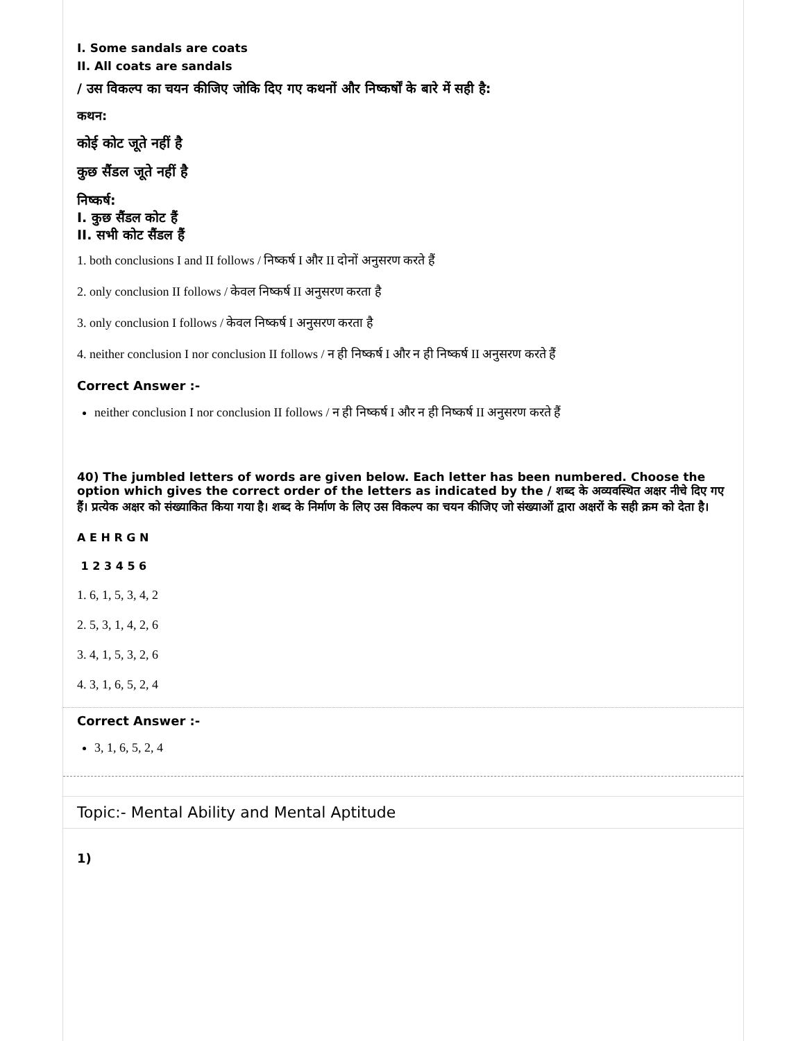I. Some sandals are coats
II. All coats are sandals
/ उस विकल्प का चयन कीजिए जोकि दिए गए कथनों और निष्कर्षों के बारे में सही है:
कथन:
कोई कोट जूते नहीं है
कुछ सैंडल जूते नहीं है
निष्कर्ष:
I. कुछ सैंडल कोट हैं
II. सभी कोट सैंडल हैं
1. both conclusions I and II follows / निष्कर्ष I और II दोनों अनुसरण करते हैं
2. only conclusion II follows / केवल निष्कर्ष II अनुसरण करता है
3. only conclusion I follows / केवल निष्कर्ष I अनुसरण करता है
4. neither conclusion I nor conclusion II follows / न ही निष्कर्ष I और न ही निष्कर्ष II अनुसरण करते हैं
Correct Answer :-
neither conclusion I nor conclusion II follows / न ही निष्कर्ष I और न ही निष्कर्ष II अनुसरण करते हैं
40) The jumbled letters of words are given below. Each letter has been numbered. Choose the option which gives the correct order of the letters as indicated by the / शब्द के अव्यवस्थित अक्षर नीचे दिए गए हैं। प्रत्येक अक्षर को संख्याकित किया गया है। शब्द के निर्माण के लिए उस विकल्प का चयन कीजिए जो संख्याओं द्वारा अक्षरों के सही क्रम को देता है।
A E H R G N
1 2 3 4 5 6
1. 6, 1, 5, 3, 4, 2
2. 5, 3, 1, 4, 2, 6
3. 4, 1, 5, 3, 2, 6
4. 3, 1, 6, 5, 2, 4
Correct Answer :-
3, 1, 6, 5, 2, 4
Topic:- Mental Ability and Mental Aptitude
1)